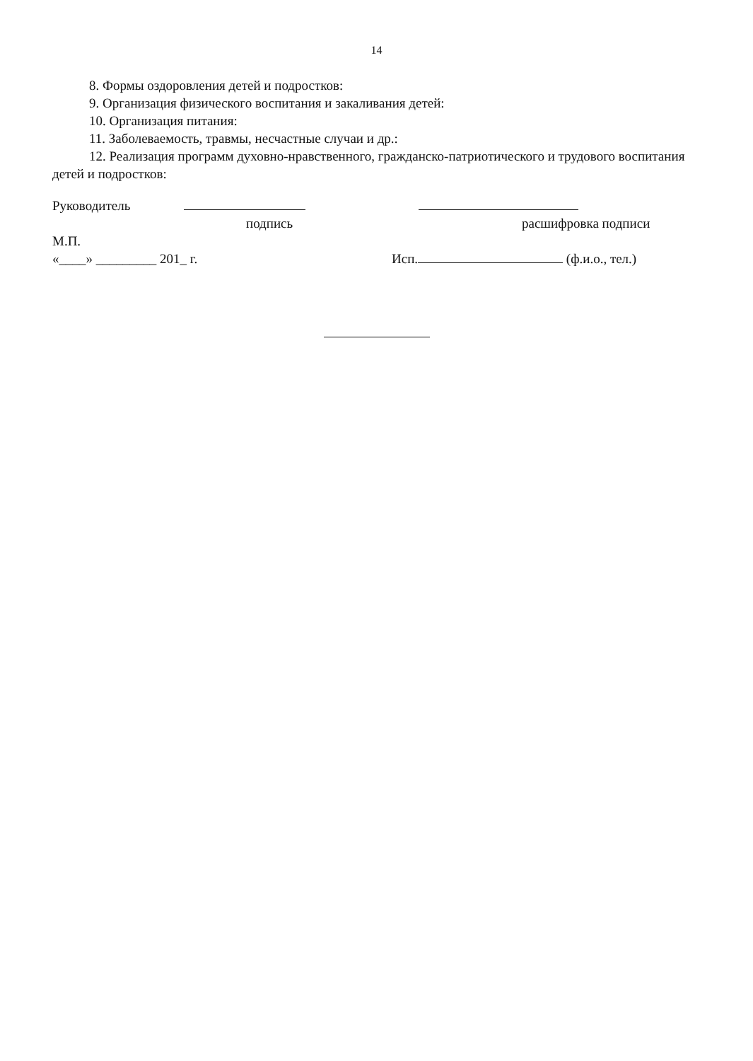14
8. Формы оздоровления детей и подростков:
9. Организация физического воспитания и закаливания детей:
10. Организация питания:
11. Заболеваемость, травмы, несчастные случаи и др.:
12. Реализация программ духовно-нравственного, гражданско-патриотического и трудового воспитания детей и подростков:
Руководитель
подпись расшифровка подписи
М.П.
«____» _________ 201_ г. Исп. (ф.и.о., тел.)